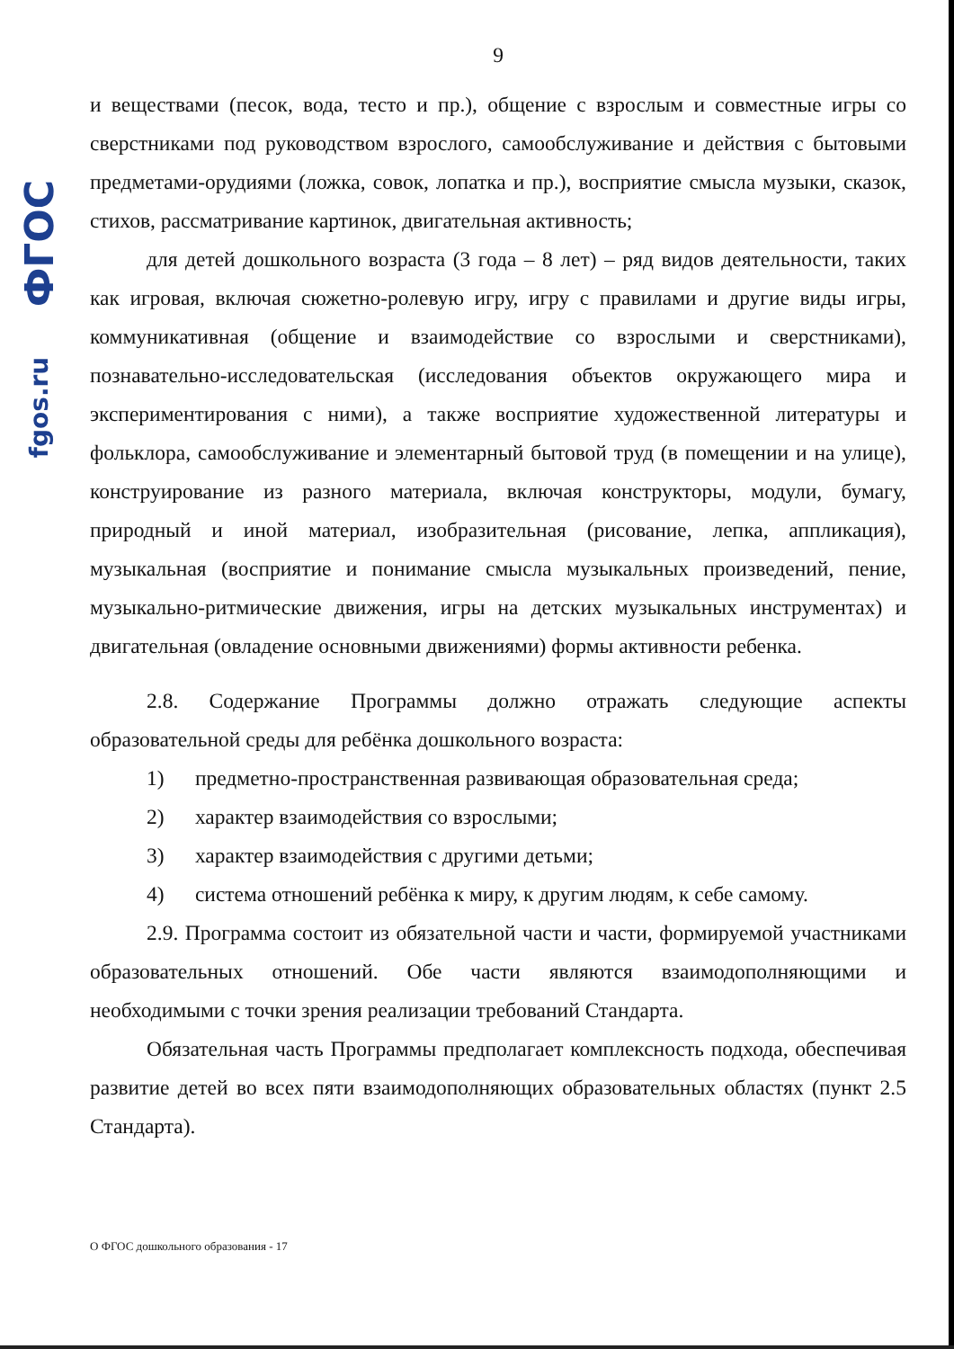fgos.ru ФГОС
9
и веществами (песок, вода, тесто и пр.), общение с взрослым и совместные игры со сверстниками под руководством взрослого, самообслуживание и действия с бытовыми предметами-орудиями (ложка, совок, лопатка и пр.), восприятие смысла музыки, сказок, стихов, рассматривание картинок, двигательная активность;
для детей дошкольного возраста (3 года – 8 лет) – ряд видов деятельности, таких как игровая, включая сюжетно-ролевую игру, игру с правилами и другие виды игры, коммуникативная (общение и взаимодействие со взрослыми и сверстниками), познавательно-исследовательская (исследования объектов окружающего мира и экспериментирования с ними), а также восприятие художественной литературы и фольклора, самообслуживание и элементарный бытовой труд (в помещении и на улице), конструирование из разного материала, включая конструкторы, модули, бумагу, природный и иной материал, изобразительная (рисование, лепка, аппликация), музыкальная (восприятие и понимание смысла музыкальных произведений, пение, музыкально-ритмические движения, игры на детских музыкальных инструментах) и двигательная (овладение основными движениями) формы активности ребенка.
2.8. Содержание Программы должно отражать следующие аспекты образовательной среды для ребёнка дошкольного возраста:
1) предметно-пространственная развивающая образовательная среда;
2) характер взаимодействия со взрослыми;
3) характер взаимодействия с другими детьми;
4) система отношений ребёнка к миру, к другим людям, к себе самому.
2.9. Программа состоит из обязательной части и части, формируемой участниками образовательных отношений. Обе части являются взаимодополняющими и необходимыми с точки зрения реализации требований Стандарта.
Обязательная часть Программы предполагает комплексность подхода, обеспечивая развитие детей во всех пяти взаимодополняющих образовательных областях (пункт 2.5 Стандарта).
О ФГОС дошкольного образования - 17